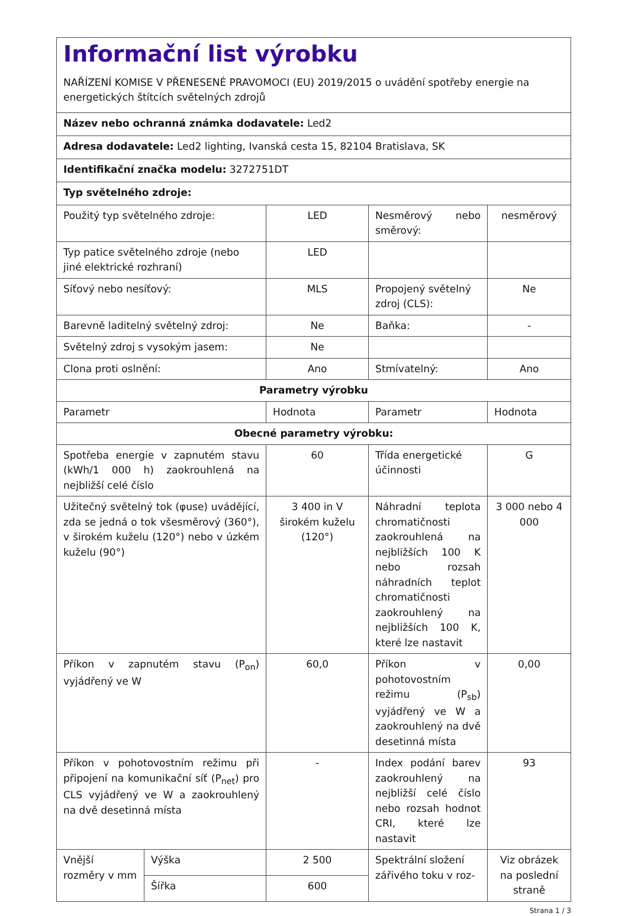| Informační list výrobku NAŘÍZENÍ KOMISE V PŘENESENÉ PRAVOMOCI (EU) 2019/2015 o uvádění spotřeby energie na energetických štítcích světelných zdrojů | | | | |
| Název nebo ochranná známka dodavatele: Led2 | | | | |
| Adresa dodavatele: Led2 lighting, Ivanská cesta 15, 82104 Bratislava, SK | | | | |
| Identifikační značka modelu: 3272751DT | | | | |
| Typ světelného zdroje: | | | | |
| Použitý typ světelného zdroje: | | LED | Nesměrový nebo směrový: | nesměrový |
| Typ patice světelného zdroje (nebo jiné elektrické rozhraní) | | LED | | |
| Síťový nebo nesíťový: | | MLS | Propojený světelný zdroj (CLS): | Ne |
| Barevně laditelný světelný zdroj: | | Ne | Baňka: | - |
| Světelný zdroj s vysokým jasem: | | Ne | | |
| Clona proti oslnění: | | Ano | Stmívatelný: | Ano |
| Parametry výrobku | | | | |
| Parametr | | Hodnota | Parametr | Hodnota |
| Obecné parametry výrobku: | | | | |
| Spotřeba energie v zapnutém stavu (kWh/1 000 h) zaokrouhlená na nejbližší celé číslo | | 60 | Třída energetické účinnosti | G |
| Užitečný světelný tok (φuse) uvádějící, zda se jedná o tok všesměrový (360°), v širokém kuželu (120°) nebo v úzkém kuželu (90°) | | 3 400 in V širokém kuželu (120°) | Náhradní teplota chromatičnosti zaokrouhlená na nejbližších 100 K nebo rozsah náhradních teplot chromatičnosti zaokrouhlený na nejbližších 100 K, které lze nastavit | 3 000 nebo 4 000 |
| Příkon v zapnutém stavu (P<sub>on</sub>) vyjádřený ve W | | 60,0 | Příkon v pohotovostním režimu (P<sub>sb</sub>) vyjádřený ve W a zaokrouhlený na dvě desetinná místa | 0,00 |
| Příkon v pohotovostním režimu při připojení na komunikační síť (P<sub>net</sub>) pro CLS vyjádřený ve W a zaokrouhlený na dvě desetinná místa | | - | Index podání barev zaokrouhlený na nejbližší celé číslo nebo rozsah hodnot CRI, které lze nastavit | 93 |
| Vnější rozměry v mm | Výška | 2 500 | Spektrální složení zářivého toku v roz- | Viz obrázek na poslední straně |
| | Šířka | 600 | | |
Strana 1 / 3